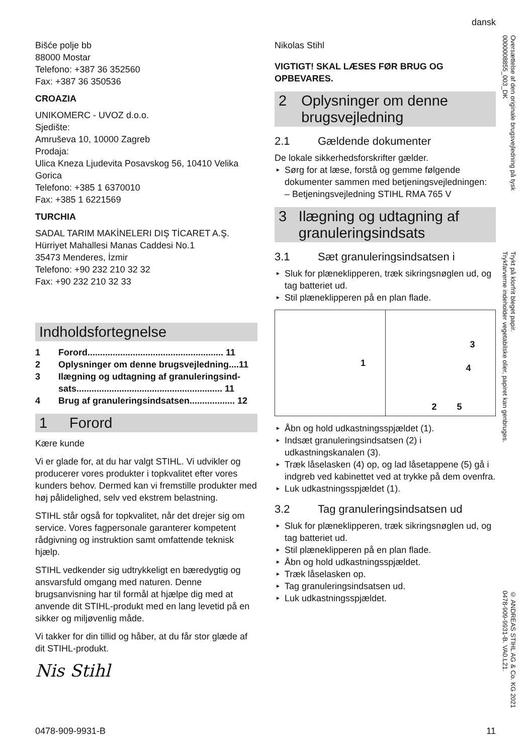dansk
Oversættelse af den originale brugsvejledning på tysk
0000008855_003_DK
Trykt på klorfrit bleget papir.
Trykfarverne indeholder vegetabilske olier, papiret kan genbruges.
© ANDREAS STIHL AG & Co. KG 2021
0478-909-9931-B. VA0.L21.
Bišće polje bb
88000 Mostar
Telefono: +387 36 352560
Fax: +387 36 350536
CROAZIA
UNIKOMERC - UVOZ d.o.o.
Sjedište:
Amruševa 10, 10000 Zagreb
Prodaja:
Ulica Kneza Ljudevita Posavskog 56, 10410 Velika Gorica
Telefono: +385 1 6370010
Fax: +385 1 6221569
TURCHIA
SADAL TARIM MAKİNELERI DIŞ TİCARET A.Ş.
Hürriyet Mahallesi Manas Caddesi No.1
35473 Menderes, İzmir
Telefono: +90 232 210 32 32
Fax: +90 232 210 32 33
Indholdsfortegnelse
1 Forord...................................................... 11
2 Oplysninger om denne brugsvejledning....11
3 Ilægning og udtagning af granuleringsind-
sats.......................................................... 11
4 Brug af granuleringsindsatsen.................. 12
1 Forord
Kære kunde
Vi er glade for, at du har valgt STIHL. Vi udvikler og producerer vores produkter i topkvalitet efter vores kunders behov. Dermed kan vi fremstille produkter med høj pålidelighed, selv ved ekstrem belastning.
STIHL står også for topkvalitet, når det drejer sig om service. Vores fagpersonale garanterer kompetent rådgivning og instruktion samt omfattende teknisk hjælp.
STIHL vedkender sig udtrykkeligt en bæredygtig og ansvarsfuld omgang med naturen. Denne brugsanvisning har til formål at hjælpe dig med at anvende dit STIHL-produkt med en lang levetid på en sikker og miljøvenlig måde.
Vi takker for din tillid og håber, at du får stor glæde af dit STIHL-produkt.
Nis Stihl
Nikolas Stihl
VIGTIGT! SKAL LÆSES FØR BRUG OG OPBEVARES.
2 Oplysninger om denne brugsvejledning
2.1 Gældende dokumenter
De lokale sikkerhedsforskrifter gælder.
Sørg for at læse, forstå og gemme følgende dokumenter sammen med betjeningsvejledningen:
– Betjeningsvejledning STIHL RMA 765 V
3 Ilægning og udtagning af granuleringsindsats
3.1 Sæt granuleringsindsatsen i
Sluk for plæneklipperen, træk sikringsnøglen ud, og tag batteriet ud.
Stil plæneklipperen på en plan flade.
1
3
4
2 5
Åbn og hold udkastningsspjældet (1).
Indsæt granuleringsindsatsen (2) i udkastningskanalen (3).
Træk låselasken (4) op, og lad låsetappene (5) gå i indgreb ved kabinettet ved at trykke på dem ovenfra.
Luk udkastningsspjældet (1).
3.2 Tag granuleringsindsatsen ud
Sluk for plæneklipperen, træk sikringsnøglen ud, og tag batteriet ud.
Stil plæneklipperen på en plan flade.
Åbn og hold udkastningsspjældet.
Træk låselasken op.
Tag granuleringsindsatsen ud.
Luk udkastningsspjældet.
0478-909-9931-B 11